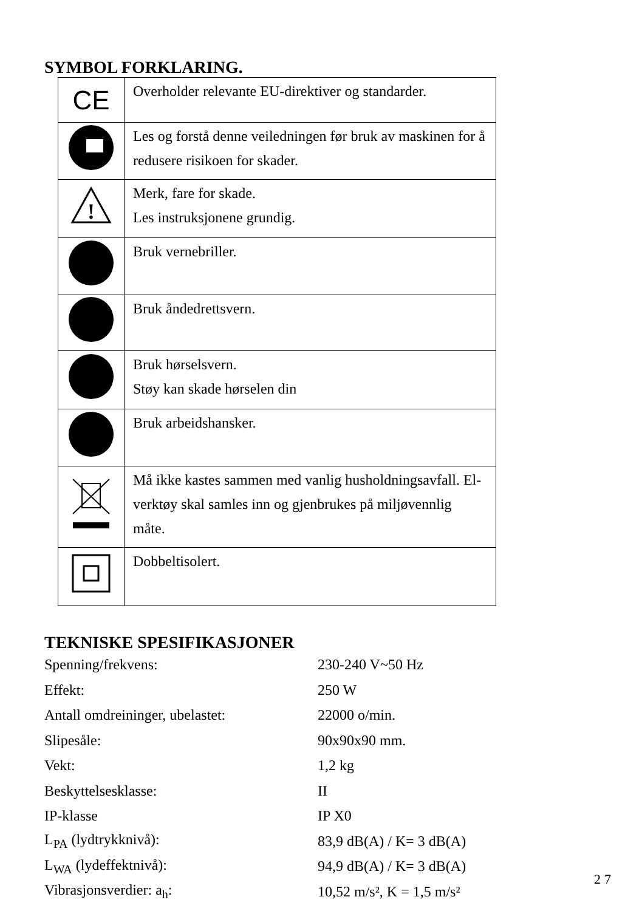SYMBOL FORKLARING.
| CE | Overholder relevante EU-direktiver og standarder. |
| | Les og forstå denne veiledningen før bruk av maskinen for å redusere risikoen for skader. |
| ! | Merk, fare for skade. Les instruksjonene grundig. |
| | Bruk vernebriller. |
| | Bruk åndedrettsvern. |
| | Bruk hørselsvern. Støy kan skade hørselen din |
| | Bruk arbeidshansker. |
| | Må ikke kastes sammen med vanlig husholdningsavfall. El-verktøy skal samles inn og gjenbrukes på miljøvennlig måte. |
| | Dobbeltisolert. |
TEKNISKE SPESIFIKASJONER
| Spenning/frekvens: | 230-240 V~50 Hz |
| Effekt: | 250 W |
| Antall omdreininger, ubelastet: | 22000 o/min. |
| Slipesåle: | 90x90x90 mm. |
| Vekt: | 1,2 kg |
| Beskyttelsesklasse: | II |
| IP-klasse | IP X0 |
| L<sub>PA</sub> (lydtrykknivå): | 83,9 dB(A) / K= 3 dB(A) |
| L<sub>WA</sub> (lydeffektnivå): | 94,9 dB(A) / K= 3 dB(A) |
| Vibrasjonsverdier: a<sub>h</sub>: | 10,52 m/s², K = 1,5 m/s² |
27